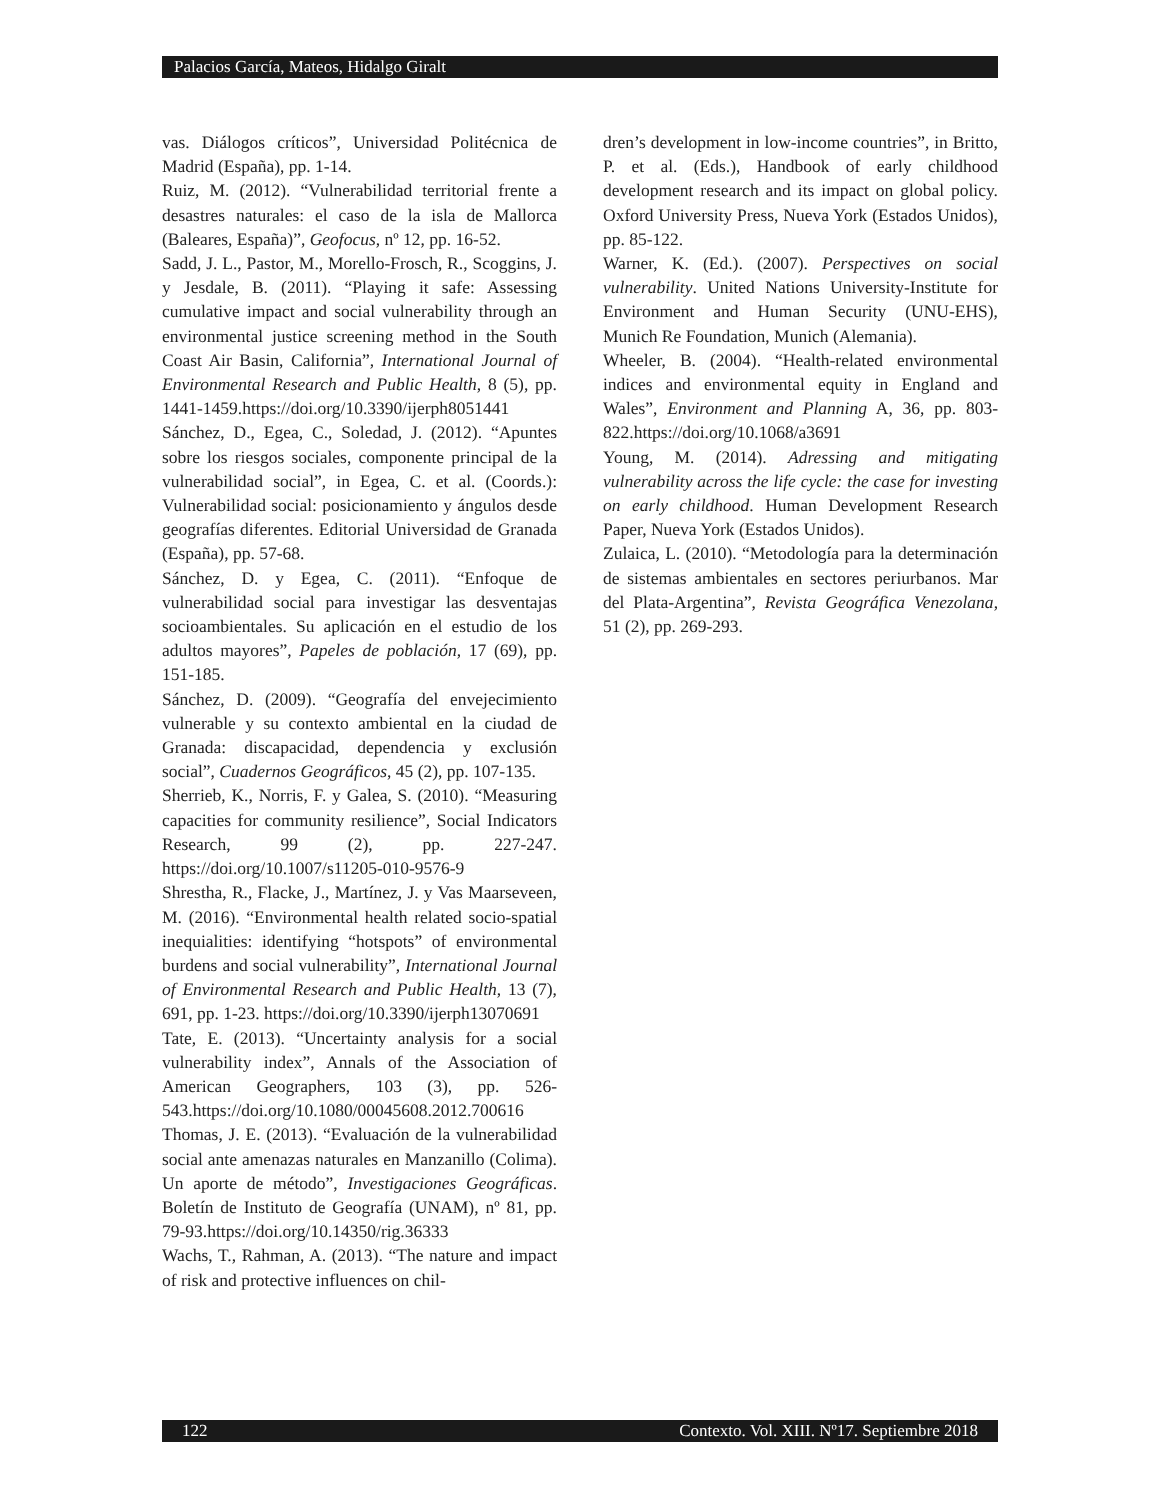Palacios García, Mateos, Hidalgo Giralt
vas. Diálogos críticos”, Universidad Politécnica de Madrid (España), pp. 1-14.
Ruiz, M. (2012). “Vulnerabilidad territorial frente a desastres naturales: el caso de la isla de Mallorca (Baleares, España)”, Geofocus, nº 12, pp. 16-52.
Sadd, J. L., Pastor, M., Morello-Frosch, R., Scoggins, J. y Jesdale, B. (2011). “Playing it safe: Assessing cumulative impact and social vulnerability through an environmental justice screening method in the South Coast Air Basin, California”, International Journal of Environmental Research and Public Health, 8 (5), pp. 1441-1459.https://doi.org/10.3390/ijerph8051441
Sánchez, D., Egea, C., Soledad, J. (2012). “Apuntes sobre los riesgos sociales, componente principal de la vulnerabilidad social”, in Egea, C. et al. (Coords.): Vulnerabilidad social: posicionamiento y ángulos desde geografías diferentes. Editorial Universidad de Granada (España), pp. 57-68.
Sánchez, D. y Egea, C. (2011). “Enfoque de vulnerabilidad social para investigar las desventajas socioambientales. Su aplicación en el estudio de los adultos mayores”, Papeles de población, 17 (69), pp. 151-185.
Sánchez, D. (2009). “Geografía del envejecimiento vulnerable y su contexto ambiental en la ciudad de Granada: discapacidad, dependencia y exclusión social”, Cuadernos Geográficos, 45 (2), pp. 107-135.
Sherrieb, K., Norris, F. y Galea, S. (2010). “Measuring capacities for community resilience”, Social Indicators Research, 99 (2), pp. 227-247. https://doi.org/10.1007/s11205-010-9576-9
Shrestha, R., Flacke, J., Martínez, J. y Vas Maarseveen, M. (2016). “Environmental health related socio-spatial inequialities: identifying “hotspots” of environmental burdens and social vulnerability”, International Journal of Environmental Research and Public Health, 13 (7), 691, pp. 1-23. https://doi.org/10.3390/ijerph13070691
Tate, E. (2013). “Uncertainty analysis for a social vulnerability index”, Annals of the Association of American Geographers, 103 (3), pp. 526-543.https://doi.org/10.1080/00045608.2012.700616
Thomas, J. E. (2013). “Evaluación de la vulnerabilidad social ante amenazas naturales en Manzanillo (Colima). Un aporte de método”, Investigaciones Geográficas. Boletín de Instituto de Geografía (UNAM), nº 81, pp. 79-93.https://doi.org/10.14350/rig.36333
Wachs, T., Rahman, A. (2013). “The nature and impact of risk and protective influences on chil-
dren’s development in low-income countries”, in Britto, P. et al. (Eds.), Handbook of early childhood development research and its impact on global policy. Oxford University Press, Nueva York (Estados Unidos), pp. 85-122.
Warner, K. (Ed.). (2007). Perspectives on social vulnerability. United Nations University-Institute for Environment and Human Security (UNU-EHS), Munich Re Foundation, Munich (Alemania).
Wheeler, B. (2004). “Health-related environmental indices and environmental equity in England and Wales”, Environment and Planning A, 36, pp. 803-822.https://doi.org/10.1068/a3691
Young, M. (2014). Adressing and mitigating vulnerability across the life cycle: the case for investing on early childhood. Human Development Research Paper, Nueva York (Estados Unidos).
Zulaica, L. (2010). “Metodología para la determinación de sistemas ambientales en sectores periurbanos. Mar del Plata-Argentina”, Revista Geográfica Venezolana, 51 (2), pp. 269-293.
122 Contexto. Vol. XIII. Nº17. Septiembre 2018